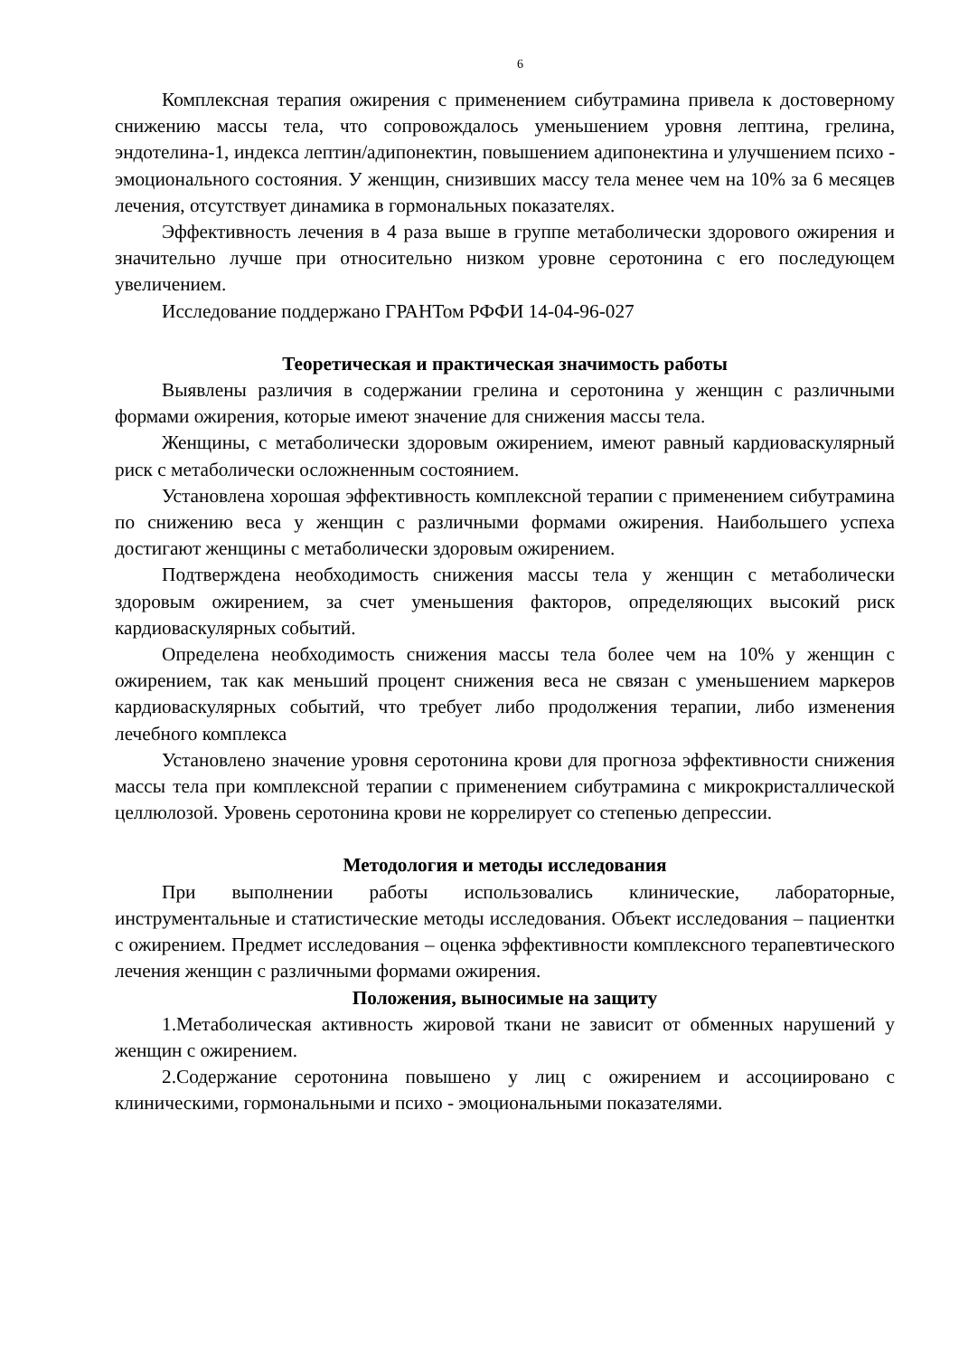6
Комплексная терапия ожирения с применением сибутрамина привела к достоверному снижению массы тела, что сопровождалось уменьшением уровня лептина, грелина, эндотелина-1, индекса лептин/адипонектин, повышением адипонектина и улучшением психо - эмоционального состояния. У женщин, снизивших массу тела менее чем на 10% за 6 месяцев лечения, отсутствует динамика в гормональных показателях.
Эффективность лечения в 4 раза выше в группе метаболически здорового ожирения и значительно лучше при относительно низком уровне серотонина с его последующем увеличением.
Исследование поддержано ГРАНТом РФФИ 14-04-96-027
Теоретическая и практическая значимость работы
Выявлены различия в содержании грелина и серотонина у женщин с различными формами ожирения, которые имеют значение для снижения массы тела.
Женщины, с метаболически здоровым ожирением, имеют равный кардиоваскулярный риск с метаболически осложненным состоянием.
Установлена хорошая эффективность комплексной терапии с применением сибутрамина по снижению веса у женщин с различными формами ожирения. Наибольшего успеха достигают женщины с метаболически здоровым ожирением.
Подтверждена необходимость снижения массы тела у женщин с метаболически здоровым ожирением, за счет уменьшения факторов, определяющих высокий риск кардиоваскулярных событий.
Определена необходимость снижения массы тела более чем на 10% у женщин с ожирением, так как меньший процент снижения веса не связан с уменьшением маркеров кардиоваскулярных событий, что требует либо продолжения терапии, либо изменения лечебного комплекса
Установлено значение уровня серотонина крови для прогноза эффективности снижения массы тела при комплексной терапии с применением сибутрамина с микрокристаллической целлюлозой. Уровень серотонина крови не коррелирует со степенью депрессии.
Методология и методы исследования
При выполнении работы использовались клинические, лабораторные, инструментальные и статистические методы исследования. Объект исследования – пациентки с ожирением. Предмет исследования – оценка эффективности комплексного терапевтического лечения женщин с различными формами ожирения.
Положения, выносимые на защиту
1.Метаболическая активность жировой ткани не зависит от обменных нарушений у женщин с ожирением.
2.Содержание серотонина повышено у лиц с ожирением и ассоциировано с клиническими, гормональными и психо - эмоциональными показателями.